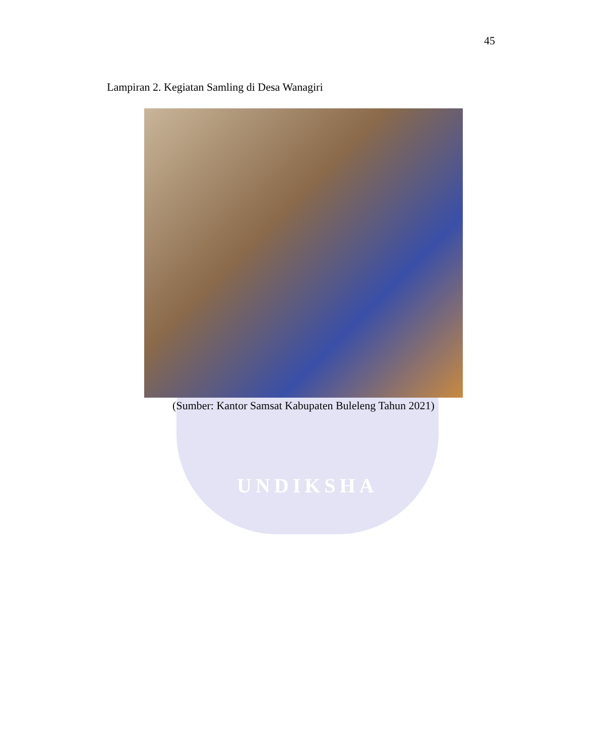UNDIKSHA
45
Lampiran 2. Kegiatan Samling di Desa Wanagiri
(Sumber: Kantor Samsat Kabupaten Buleleng Tahun 2021)